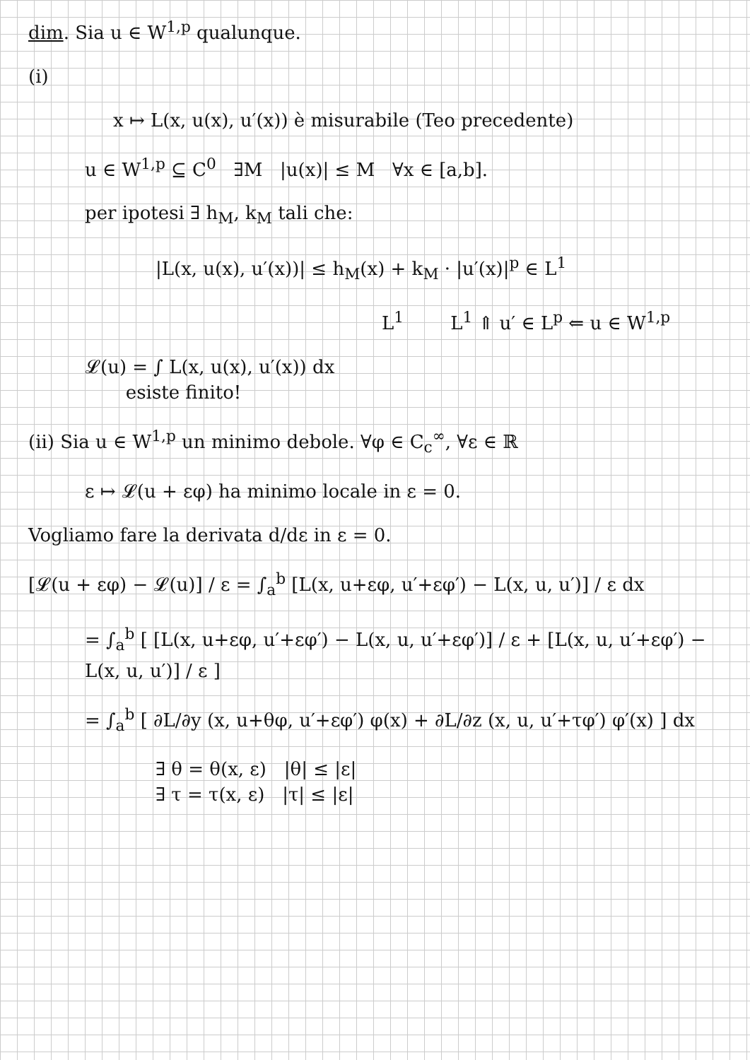dim. Sia u ∈ W<sup>1,p</sup> qualunque.
(i)
x ↦ L(x, u(x), u′(x)) è misurabile (Teo precedente)
u ∈ W<sup>1,p</sup> ⊆ C<sup>0</sup> ∃M |u(x)| ≤ M ∀x ∈ [a,b].
per ipotesi ∃ h<sub>M</sub>, k<sub>M</sub> tali che:
|L(x, u(x), u′(x))| ≤ h<sub>M</sub>(x) + k<sub>M</sub> · |u′(x)|<sup>p</sup> ∈ L<sup>1</sup>
L<sup>1</sup> L<sup>1</sup> ⇑ u′ ∈ L<sup>p</sup> ⇐ u ∈ W<sup>1,p</sup>
𝓛(u) = ∫ L(x, u(x), u′(x)) dx
esiste finito!
(ii) Sia u ∈ W<sup>1,p</sup> un minimo debole. ∀φ ∈ C<sub>c</sub><sup>∞</sup>, ∀ε ∈ ℝ
ε ↦ 𝓛(u + εφ) ha minimo locale in ε = 0.
Vogliamo fare la derivata d/dε in ε = 0.
[𝓛(u + εφ) − 𝓛(u)] / ε = ∫<sub>a</sub><sup>b</sup> [L(x, u+εφ, u′+εφ′) − L(x, u, u′)] / ε dx
= ∫<sub>a</sub><sup>b</sup> [ [L(x, u+εφ, u′+εφ′) − L(x, u, u′+εφ′)] / ε + [L(x, u, u′+εφ′) − L(x, u, u′)] / ε ]
= ∫<sub>a</sub><sup>b</sup> [ ∂L/∂y (x, u+θφ, u′+εφ′) φ(x) + ∂L/∂z (x, u, u′+τφ′) φ′(x) ] dx
∃ θ = θ(x, ε) |θ| ≤ |ε|
∃ τ = τ(x, ε) |τ| ≤ |ε|